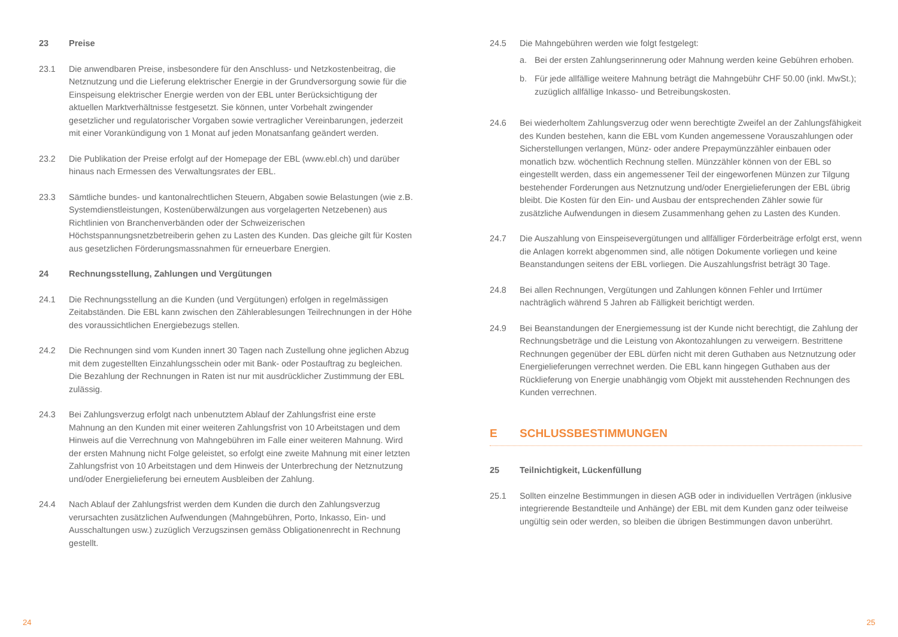23 Preise
23.1 Die anwendbaren Preise, insbesondere für den Anschluss- und Netzkostenbeitrag, die Netznutzung und die Lieferung elektrischer Energie in der Grundversorgung sowie für die Einspeisung elektrischer Energie werden von der EBL unter Berücksichtigung der aktuellen Marktverhältnisse festgesetzt. Sie können, unter Vorbehalt zwingender gesetzlicher und regulatorischer Vorgaben sowie vertraglicher Vereinbarungen, jederzeit mit einer Vorankündigung von 1 Monat auf jeden Monatsanfang geändert werden.
23.2 Die Publikation der Preise erfolgt auf der Homepage der EBL (www.ebl.ch) und darüber hinaus nach Ermessen des Verwaltungsrates der EBL.
23.3 Sämtliche bundes- und kantonalrechtlichen Steuern, Abgaben sowie Belastungen (wie z.B. Systemdienstleistungen, Kostenüberwälzungen aus vorgelagerten Netzebenen) aus Richtlinien von Branchenverbänden oder der Schweizerischen Höchstspannungsnetzbetreiberin gehen zu Lasten des Kunden. Das gleiche gilt für Kosten aus gesetzlichen Förderungsmassnahmen für erneuerbare Energien.
24 Rechnungsstellung, Zahlungen und Vergütungen
24.1 Die Rechnungsstellung an die Kunden (und Vergütungen) erfolgen in regelmässigen Zeitabständen. Die EBL kann zwischen den Zählerablesungen Teilrechnungen in der Höhe des voraussichtlichen Energiebezugs stellen.
24.2 Die Rechnungen sind vom Kunden innert 30 Tagen nach Zustellung ohne jeglichen Abzug mit dem zugestellten Einzahlungsschein oder mit Bank- oder Postauftrag zu begleichen. Die Bezahlung der Rechnungen in Raten ist nur mit ausdrücklicher Zustimmung der EBL zulässig.
24.3 Bei Zahlungsverzug erfolgt nach unbenutztem Ablauf der Zahlungsfrist eine erste Mahnung an den Kunden mit einer weiteren Zahlungsfrist von 10 Arbeitstagen und dem Hinweis auf die Verrechnung von Mahngebühren im Falle einer weiteren Mahnung. Wird der ersten Mahnung nicht Folge geleistet, so erfolgt eine zweite Mahnung mit einer letzten Zahlungsfrist von 10 Arbeitstagen und dem Hinweis der Unterbrechung der Netznutzung und/oder Energielieferung bei erneutem Ausbleiben der Zahlung.
24.4 Nach Ablauf der Zahlungsfrist werden dem Kunden die durch den Zahlungsverzug verursachten zusätzlichen Aufwendungen (Mahngebühren, Porto, Inkasso, Ein- und Ausschaltungen usw.) zuzüglich Verzugszinsen gemäss Obligationenrecht in Rechnung gestellt.
24.5 Die Mahngebühren werden wie folgt festgelegt:
a. Bei der ersten Zahlungserinnerung oder Mahnung werden keine Gebühren erhoben.
b. Für jede allfällige weitere Mahnung beträgt die Mahngebühr CHF 50.00 (inkl. MwSt.); zuzüglich allfällige Inkasso- und Betreibungskosten.
24.6 Bei wiederholtem Zahlungsverzug oder wenn berechtigte Zweifel an der Zahlungsfähigkeit des Kunden bestehen, kann die EBL vom Kunden angemessene Vorauszahlungen oder Sicherstellungen verlangen, Münz- oder andere Prepaymünzzähler einbauen oder monatlich bzw. wöchentlich Rechnung stellen. Münzzähler können von der EBL so eingestellt werden, dass ein angemessener Teil der eingeworfenen Münzen zur Tilgung bestehender Forderungen aus Netznutzung und/oder Energielieferungen der EBL übrig bleibt. Die Kosten für den Ein- und Ausbau der entsprechenden Zähler sowie für zusätzliche Aufwendungen in diesem Zusammenhang gehen zu Lasten des Kunden.
24.7 Die Auszahlung von Einspeisevergütungen und allfälliger Förderbeiträge erfolgt erst, wenn die Anlagen korrekt abgenommen sind, alle nötigen Dokumente vorliegen und keine Beanstandungen seitens der EBL vorliegen. Die Auszahlungsfrist beträgt 30 Tage.
24.8 Bei allen Rechnungen, Vergütungen und Zahlungen können Fehler und Irrtümer nachträglich während 5 Jahren ab Fälligkeit berichtigt werden.
24.9 Bei Beanstandungen der Energiemessung ist der Kunde nicht berechtigt, die Zahlung der Rechnungsbeträge und die Leistung von Akontozahlungen zu verweigern. Bestrittene Rechnungen gegenüber der EBL dürfen nicht mit deren Guthaben aus Netznutzung oder Energielieferungen verrechnet werden. Die EBL kann hingegen Guthaben aus der Rücklieferung von Energie unabhängig vom Objekt mit ausstehenden Rechnungen des Kunden verrechnen.
E SCHLUSSBESTIMMUNGEN
25 Teilnichtigkeit, Lückenfüllung
25.1 Sollten einzelne Bestimmungen in diesen AGB oder in individuellen Verträgen (inklusive integrierende Bestandteile und Anhänge) der EBL mit dem Kunden ganz oder teilweise ungültig sein oder werden, so bleiben die übrigen Bestimmungen davon unberührt.
24 25